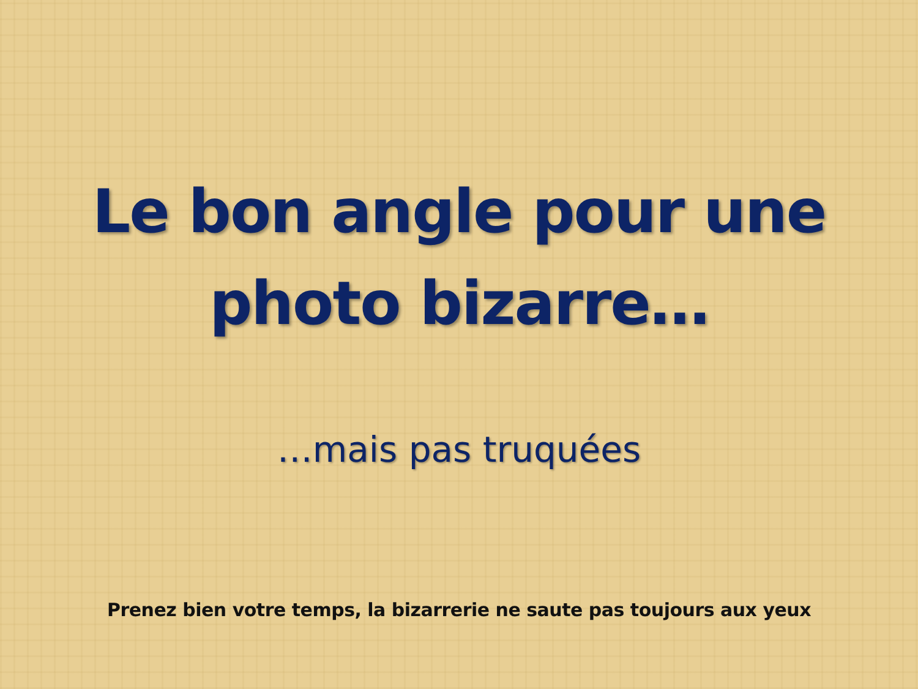Le bon angle pour une
photo bizarre…
…mais pas truquées
Prenez bien votre temps, la bizarrerie ne saute pas toujours aux yeux